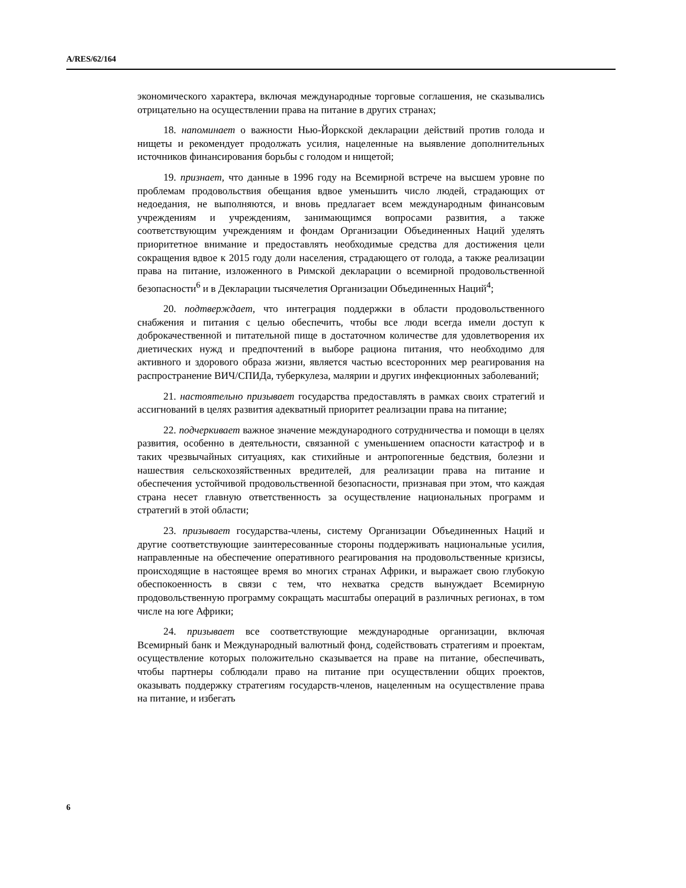A/RES/62/164
экономического характера, включая международные торговые соглашения, не сказывались отрицательно на осуществлении права на питание в других странах;
18. напоминает о важности Нью-Йоркской декларации действий против голода и нищеты и рекомендует продолжать усилия, нацеленные на выявление дополнительных источников финансирования борьбы с голодом и нищетой;
19. признает, что данные в 1996 году на Всемирной встрече на высшем уровне по проблемам продовольствия обещания вдвое уменьшить число людей, страдающих от недоедания, не выполняются, и вновь предлагает всем международным финансовым учреждениям и учреждениям, занимающимся вопросами развития, а также соответствующим учреждениям и фондам Организации Объединенных Наций уделять приоритетное внимание и предоставлять необходимые средства для достижения цели сокращения вдвое к 2015 году доли населения, страдающего от голода, а также реализации права на питание, изложенного в Римской декларации о всемирной продовольственной безопасности<sup>6</sup> и в Декларации тысячелетия Организации Объединенных Наций<sup>4</sup>;
20. подтверждает, что интеграция поддержки в области продовольственного снабжения и питания с целью обеспечить, чтобы все люди всегда имели доступ к доброкачественной и питательной пище в достаточном количестве для удовлетворения их диетических нужд и предпочтений в выборе рациона питания, что необходимо для активного и здорового образа жизни, является частью всесторонних мер реагирования на распространение ВИЧ/СПИДа, туберкулеза, малярии и других инфекционных заболеваний;
21. настоятельно призывает государства предоставлять в рамках своих стратегий и ассигнований в целях развития адекватный приоритет реализации права на питание;
22. подчеркивает важное значение международного сотрудничества и помощи в целях развития, особенно в деятельности, связанной с уменьшением опасности катастроф и в таких чрезвычайных ситуациях, как стихийные и антропогенные бедствия, болезни и нашествия сельскохозяйственных вредителей, для реализации права на питание и обеспечения устойчивой продовольственной безопасности, признавая при этом, что каждая страна несет главную ответственность за осуществление национальных программ и стратегий в этой области;
23. призывает государства-члены, систему Организации Объединенных Наций и другие соответствующие заинтересованные стороны поддерживать национальные усилия, направленные на обеспечение оперативного реагирования на продовольственные кризисы, происходящие в настоящее время во многих странах Африки, и выражает свою глубокую обеспокоенность в связи с тем, что нехватка средств вынуждает Всемирную продовольственную программу сокращать масштабы операций в различных регионах, в том числе на юге Африки;
24. призывает все соответствующие международные организации, включая Всемирный банк и Международный валютный фонд, содействовать стратегиям и проектам, осуществление которых положительно сказывается на праве на питание, обеспечивать, чтобы партнеры соблюдали право на питание при осуществлении общих проектов, оказывать поддержку стратегиям государств-членов, нацеленным на осуществление права на питание, и избегать
6